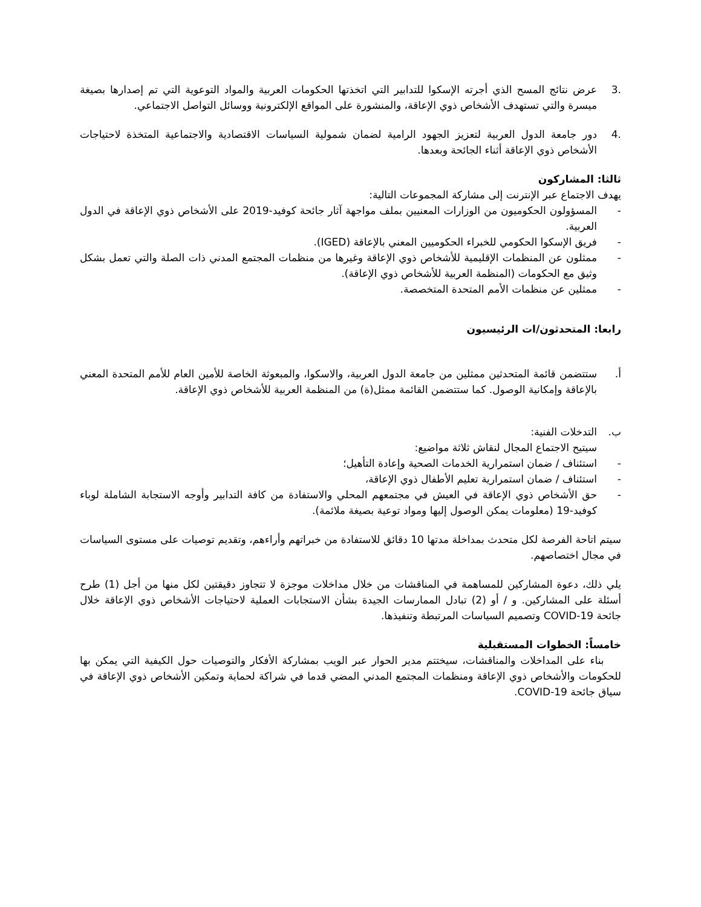.3 عرض نتائج المسح الذي أجرته الإسكوا للتدابير التي اتخذتها الحكومات العربية والمواد التوعوية التي تم إصدارها بصيغة ميسرة والتي تستهدف الأشخاص ذوي الإعاقة، والمنشورة على المواقع الإلكترونية ووسائل التواصل الاجتماعي.
.4 دور جامعة الدول العربية لتعزيز الجهود الرامية لضمان شمولية السياسات الاقتصادية والاجتماعية المتخذة لاحتياجات الأشخاص ذوي الإعاقة أثناء الجائحة وبعدها.
ثالثا: المشاركون
يهدف الاجتماع عبر الإنترنت إلى مشاركة المجموعات التالية:
- المسؤولون الحكوميون من الوزارات المعنيين بملف مواجهة آثار جائحة كوفيد-2019 على الأشخاص ذوي الإعاقة في الدول العربية.
- فريق الإسكوا الحكومي للخبراء الحكوميين المعني بالإعاقة (IGED).
- ممثلون عن المنظمات الإقليمية للأشخاص ذوي الإعاقة وغيرها من منظمات المجتمع المدني ذات الصلة والتي تعمل بشكل وثيق مع الحكومات (المنظمة العربية للأشخاص ذوي الإعاقة).
- ممثلين عن منظمات الأمم المتحدة المتخصصة.
رابعا: المتحدثون/ات الرئيسيون
أ. ستتضمن قائمة المتحدثين ممثلين من جامعة الدول العربية، والاسكوا، والمبعوثة الخاصة للأمين العام للأمم المتحدة المعني بالإعاقة وإمكانية الوصول. كما ستتضمن القائمة ممثل(ة) من المنظمة العربية للأشخاص ذوي الإعاقة.
ب. التدخلات الفنية:
سيتيح الاجتماع المجال لنقاش ثلاثة مواضيع:
- استئناف / ضمان استمرارية الخدمات الصحية وإعادة التأهيل؛
- استئناف / ضمان استمرارية تعليم الأطفال ذوي الإعاقة،
- حق الأشخاص ذوي الإعاقة في العيش في مجتمعهم المحلي والاستفادة من كافة التدابير وأوجه الاستجابة الشاملة لوباء كوفيد-19 (معلومات يمكن الوصول إليها ومواد توعية بصيغة ملائمة).
سيتم اتاحة الفرصة لكل متحدث بمداخلة مدتها 10 دقائق للاستفادة من خبراتهم وأراءهم، وتقديم توصيات على مستوى السياسات في مجال اختصاصهم.
يلي ذلك، دعوة المشاركين للمساهمة في المناقشات من خلال مداخلات موجزة لا تتجاوز دقيقتين لكل منها من أجل (1) طرح أسئلة على المشاركين. و / أو (2) تبادل الممارسات الجيدة بشأن الاستجابات العملية لاحتياجات الأشخاص ذوي الإعاقة خلال جائحة COVID-19 وتصميم السياسات المرتبطة وتنفيذها.
خامساً: الخطوات المستقبلية
بناء على المداخلات والمناقشات، سيختتم مدير الحوار عبر الويب بمشاركة الأفكار والتوصيات حول الكيفية التي يمكن بها للحكومات والأشخاص ذوي الإعاقة ومنظمات المجتمع المدني المضي قدما في شراكة لحماية وتمكين الأشخاص ذوي الإعاقة في سياق جائحة COVID-19.